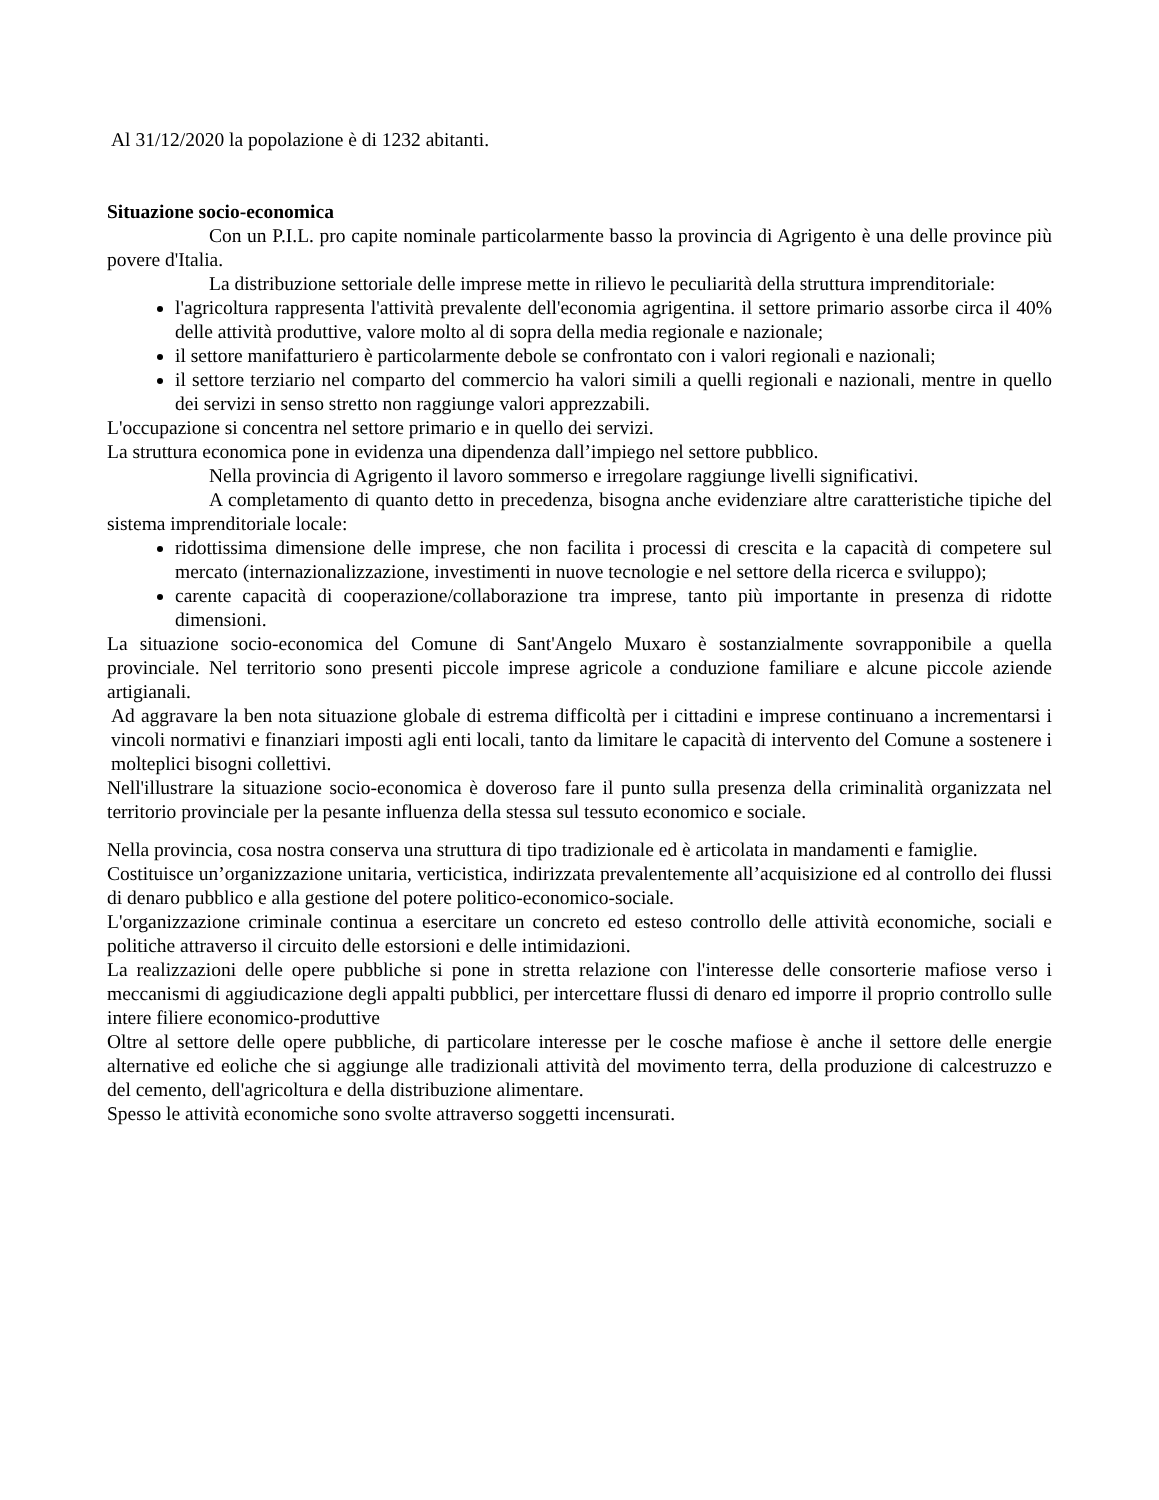Al 31/12/2020 la popolazione è di 1232 abitanti.
Situazione socio-economica
Con un P.I.L. pro capite nominale particolarmente basso la provincia di Agrigento è una delle province più povere d'Italia.
La distribuzione settoriale delle imprese mette in rilievo le peculiarità della struttura imprenditoriale:
l'agricoltura rappresenta l'attività prevalente dell'economia agrigentina. il settore primario assorbe circa il 40% delle attività produttive, valore molto al di sopra della media regionale e nazionale;
il settore manifatturiero è particolarmente debole se confrontato con i valori regionali e nazionali;
il settore terziario nel comparto del commercio ha valori simili a quelli regionali e nazionali, mentre in quello dei servizi in senso stretto non raggiunge valori apprezzabili.
L'occupazione si concentra nel settore primario e in quello dei servizi.
La struttura economica pone in evidenza una dipendenza dall’impiego nel settore pubblico.
Nella provincia di Agrigento il lavoro sommerso e irregolare raggiunge livelli significativi.
A completamento di quanto detto in precedenza, bisogna anche evidenziare altre caratteristiche tipiche del sistema imprenditoriale locale:
ridottissima dimensione delle imprese, che non facilita i processi di crescita e la capacità di competere sul mercato (internazionalizzazione, investimenti in nuove tecnologie e nel settore della ricerca e sviluppo);
carente capacità di cooperazione/collaborazione tra imprese, tanto più importante in presenza di ridotte dimensioni.
La situazione socio-economica del Comune di Sant'Angelo Muxaro è sostanzialmente sovrapponibile a quella provinciale. Nel territorio sono presenti piccole imprese agricole a conduzione familiare e alcune piccole aziende artigianali.
Ad aggravare la ben nota situazione globale di estrema difficoltà per i cittadini e imprese continuano a incrementarsi i vincoli normativi e finanziari imposti agli enti locali, tanto da limitare le capacità di intervento del Comune a sostenere i molteplici bisogni collettivi.
Nell'illustrare la situazione socio-economica è doveroso fare il punto sulla presenza della criminalità organizzata nel territorio provinciale per la pesante influenza della stessa sul tessuto economico e sociale.
Nella provincia, cosa nostra conserva una struttura di tipo tradizionale ed è articolata in mandamenti e famiglie.
Costituisce un’organizzazione unitaria, verticistica, indirizzata prevalentemente all’acquisizione ed al controllo dei flussi di denaro pubblico e alla gestione del potere politico-economico-sociale.
L'organizzazione criminale continua a esercitare un concreto ed esteso controllo delle attività economiche, sociali e politiche attraverso il circuito delle estorsioni e delle intimidazioni.
La realizzazioni delle opere pubbliche si pone in stretta relazione con l'interesse delle consorterie mafiose verso i meccanismi di aggiudicazione degli appalti pubblici, per intercettare flussi di denaro ed imporre il proprio controllo sulle intere filiere economico-produttive
Oltre al settore delle opere pubbliche, di particolare interesse per le cosche mafiose è anche il settore delle energie alternative ed eoliche che si aggiunge alle tradizionali attività del movimento terra, della produzione di calcestruzzo e del cemento, dell'agricoltura e della distribuzione alimentare.
Spesso le attività economiche sono svolte attraverso soggetti incensurati.